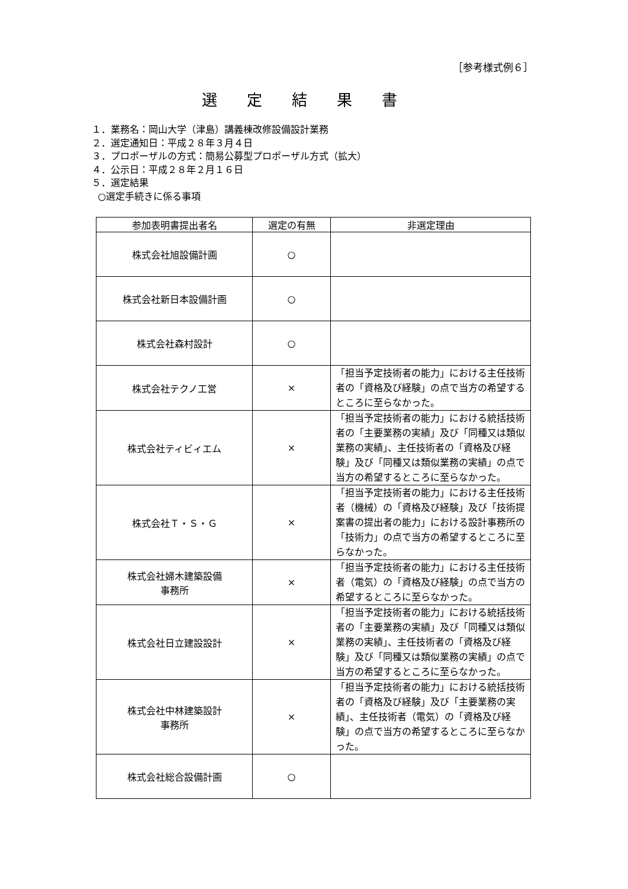［参考様式例６］
選定結果書
１．業務名：岡山大学（津島）講義棟改修設備設計業務
２．選定通知日：平成２８年３月４日
３．プロポーザルの方式：簡易公募型プロポーザル方式（拡大）
４．公示日：平成２８年２月１６日
５．選定結果
○選定手続きに係る事項
| 参加表明書提出者名 | 選定の有無 | 非選定理由 |
| --- | --- | --- |
| 株式会社旭設備計画 | ○ | |
| 株式会社新日本設備計画 | ○ | |
| 株式会社森村設計 | ○ | |
| 株式会社テクノ工営 | × | 「担当予定技術者の能力」における主任技術者の「資格及び経験」の点で当方の希望するところに至らなかった。 |
| 株式会社ティビィエム | × | 「担当予定技術者の能力」における統括技術者の「主要業務の実績」及び「同種又は類似業務の実績」、主任技術者の「資格及び経験」及び「同種又は類似業務の実績」の点で当方の希望するところに至らなかった。 |
| 株式会社Ｔ・Ｓ・Ｇ | × | 「担当予定技術者の能力」における主任技術者（機械）の「資格及び経験」及び「技術提案書の提出者の能力」における設計事務所の「技術力」の点で当方の希望するところに至らなかった。 |
| 株式会社婦木建築設備 事務所 | × | 「担当予定技術者の能力」における主任技術者（電気）の「資格及び経験」の点で当方の希望するところに至らなかった。 |
| 株式会社日立建設設計 | × | 「担当予定技術者の能力」における統括技術者の「主要業務の実績」及び「同種又は類似業務の実績」、主任技術者の「資格及び経験」及び「同種又は類似業務の実績」の点で当方の希望するところに至らなかった。 |
| 株式会社中林建築設計 事務所 | × | 「担当予定技術者の能力」における統括技術者の「資格及び経験」及び「主要業務の実績」、主任技術者（電気）の「資格及び経験」の点で当方の希望するところに至らなかった。 |
| 株式会社総合設備計画 | ○ | |